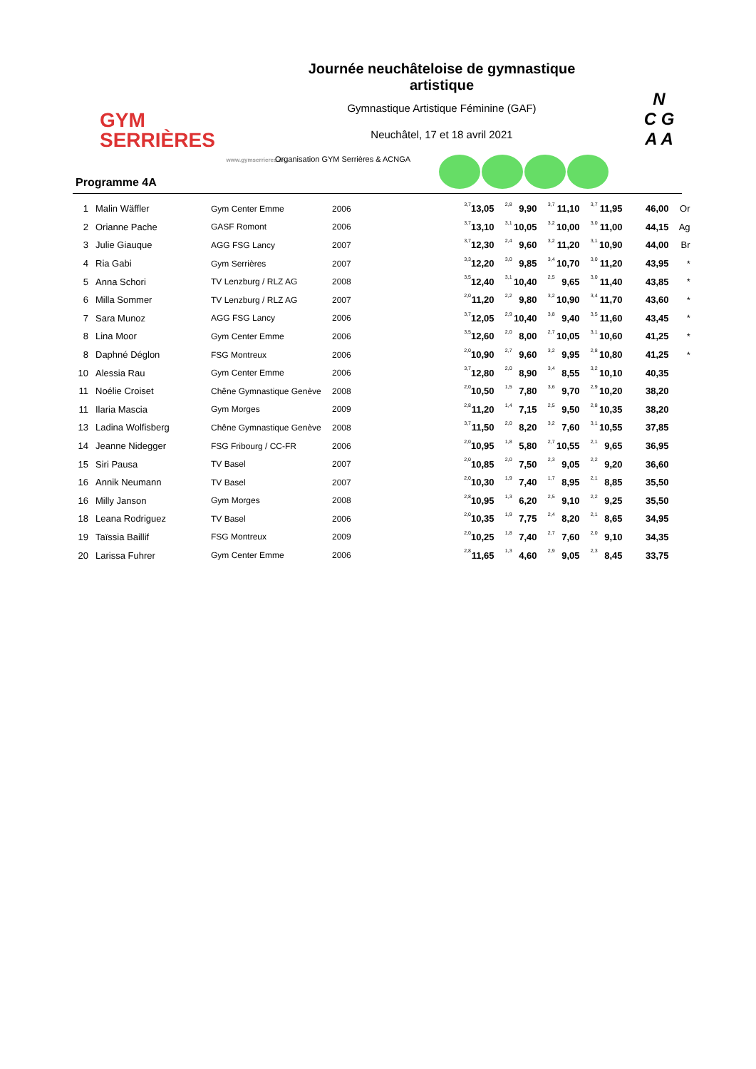GYM
SERRIÈRES
www.gymserrieres.ch
Journée neuchâteloise de gymnastique artistique
Gymnastique Artistique Féminine (GAF)
Neuchâtel, 17 et 18 avril 2021
N
C G
A A
Programme 4A
Organisation GYM Serrières & ACNGA
| 1 | | Malin Wäffler | Gym Center Emme | 2006 | 3,7 | 13,05 | 2,8 | 9,90 | 3,7 | 11,10 | 3,7 | 11,95 | 46,00 | Or |
| 2 | | Orianne Pache | GASF Romont | 2006 | 3,7 | 13,10 | 3,1 | 10,05 | 3,2 | 10,00 | 3,0 | 11,00 | 44,15 | Ag |
| 3 | | Julie Giauque | AGG FSG Lancy | 2007 | 3,7 | 12,30 | 2,4 | 9,60 | 3,2 | 11,20 | 3,1 | 10,90 | 44,00 | Br |
| 4 | | Ria Gabi | Gym Serrières | 2007 | 3,3 | 12,20 | 3,0 | 9,85 | 3,4 | 10,70 | 3,0 | 11,20 | 43,95 | * |
| 5 | | Anna Schori | TV Lenzburg / RLZ AG | 2008 | 3,5 | 12,40 | 3,1 | 10,40 | 2,5 | 9,65 | 3,0 | 11,40 | 43,85 | * |
| 6 | | Milla Sommer | TV Lenzburg / RLZ AG | 2007 | 2,0 | 11,20 | 2,2 | 9,80 | 3,2 | 10,90 | 3,4 | 11,70 | 43,60 | * |
| 7 | | Sara Munoz | AGG FSG Lancy | 2006 | 3,7 | 12,05 | 2,9 | 10,40 | 3,8 | 9,40 | 3,5 | 11,60 | 43,45 | * |
| 8 | | Lina Moor | Gym Center Emme | 2006 | 3,5 | 12,60 | 2,0 | 8,00 | 2,7 | 10,05 | 3,1 | 10,60 | 41,25 | * |
| 8 | | Daphné Déglon | FSG Montreux | 2006 | 2,0 | 10,90 | 2,7 | 9,60 | 3,2 | 9,95 | 2,8 | 10,80 | 41,25 | * |
| 10 | | Alessia Rau | Gym Center Emme | 2006 | 3,7 | 12,80 | 2,0 | 8,90 | 3,4 | 8,55 | 3,2 | 10,10 | 40,35 | |
| 11 | | Noélie Croiset | Chêne Gymnastique Genève | 2008 | 2,0 | 10,50 | 1,5 | 7,80 | 3,6 | 9,70 | 2,9 | 10,20 | 38,20 | |
| 11 | | Ilaria Mascia | Gym Morges | 2009 | 2,8 | 11,20 | 1,4 | 7,15 | 2,5 | 9,50 | 2,8 | 10,35 | 38,20 | |
| 13 | | Ladina Wolfisberg | Chêne Gymnastique Genève | 2008 | 3,7 | 11,50 | 2,0 | 8,20 | 3,2 | 7,60 | 3,1 | 10,55 | 37,85 | |
| 14 | | Jeanne Nidegger | FSG Fribourg / CC-FR | 2006 | 2,0 | 10,95 | 1,8 | 5,80 | 2,7 | 10,55 | 2,1 | 9,65 | 36,95 | |
| 15 | | Siri Pausa | TV Basel | 2007 | 2,0 | 10,85 | 2,0 | 7,50 | 2,3 | 9,05 | 2,2 | 9,20 | 36,60 | |
| 16 | | Annik Neumann | TV Basel | 2007 | 2,0 | 10,30 | 1,9 | 7,40 | 1,7 | 8,95 | 2,1 | 8,85 | 35,50 | |
| 16 | | Milly Janson | Gym Morges | 2008 | 2,8 | 10,95 | 1,3 | 6,20 | 2,5 | 9,10 | 2,2 | 9,25 | 35,50 | |
| 18 | | Leana Rodriguez | TV Basel | 2006 | 2,0 | 10,35 | 1,9 | 7,75 | 2,4 | 8,20 | 2,1 | 8,65 | 34,95 | |
| 19 | | Taïssia Baillif | FSG Montreux | 2009 | 2,0 | 10,25 | 1,8 | 7,40 | 2,7 | 7,60 | 2,0 | 9,10 | 34,35 | |
| 20 | | Larissa Fuhrer | Gym Center Emme | 2006 | 2,8 | 11,65 | 1,3 | 4,60 | 2,9 | 9,05 | 2,3 | 8,45 | 33,75 | |